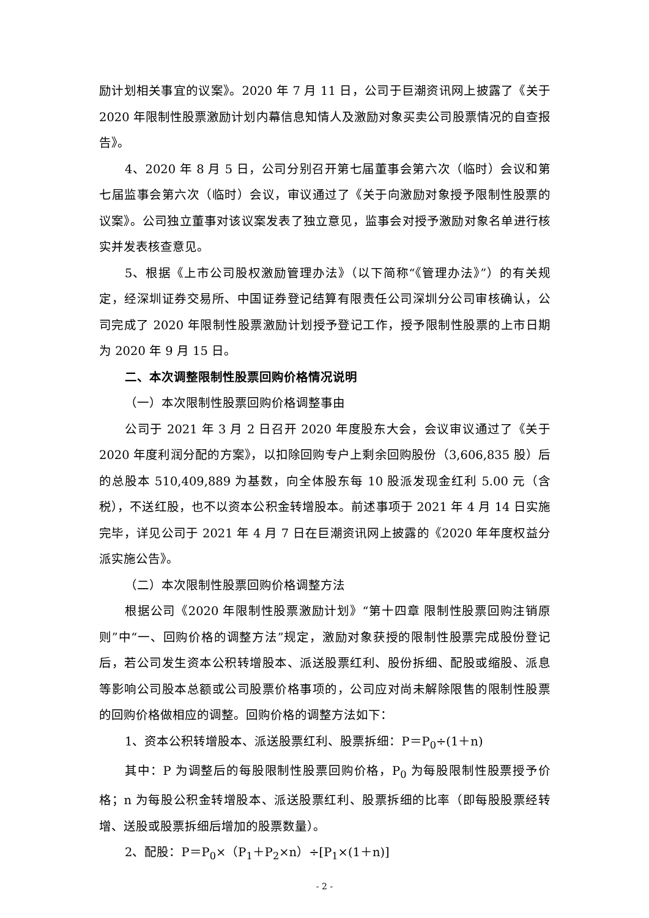励计划相关事宜的议案》。2020 年 7 月 11 日，公司于巨潮资讯网上披露了《关于 2020 年限制性股票激励计划内幕信息知情人及激励对象买卖公司股票情况的自查报告》。
4、2020 年 8 月 5 日，公司分别召开第七届董事会第六次（临时）会议和第七届监事会第六次（临时）会议，审议通过了《关于向激励对象授予限制性股票的议案》。公司独立董事对该议案发表了独立意见，监事会对授予激励对象名单进行核实并发表核查意见。
5、根据《上市公司股权激励管理办法》（以下简称“《管理办法》”）的有关规定，经深圳证券交易所、中国证券登记结算有限责任公司深圳分公司审核确认，公司完成了 2020 年限制性股票激励计划授予登记工作，授予限制性股票的上市日期为 2020 年 9 月 15 日。
二、本次调整限制性股票回购价格情况说明
（一）本次限制性股票回购价格调整事由
公司于 2021 年 3 月 2 日召开 2020 年度股东大会，会议审议通过了《关于2020 年度利润分配的方案》，以扣除回购专户上剩余回购股份（3,606,835 股）后的总股本 510,409,889 为基数，向全体股东每 10 股派发现金红利 5.00 元（含税），不送红股，也不以资本公积金转增股本。前述事项于 2021 年 4 月 14 日实施完毕，详见公司于 2021 年 4 月 7 日在巨潮资讯网上披露的《2020 年年度权益分派实施公告》。
（二）本次限制性股票回购价格调整方法
根据公司《2020 年限制性股票激励计划》“第十四章 限制性股票回购注销原则”中“一、回购价格的调整方法”规定，激励对象获授的限制性股票完成股份登记后，若公司发生资本公积转增股本、派送股票红利、股份拆细、配股或缩股、派息等影响公司股本总额或公司股票价格事项的，公司应对尚未解除限售的限制性股票的回购价格做相应的调整。回购价格的调整方法如下：
1、资本公积转增股本、派送股票红利、股票拆细：P＝P<sub>0</sub>÷(1＋n)
其中：P 为调整后的每股限制性股票回购价格，P<sub>0</sub> 为每股限制性股票授予价格；n 为每股公积金转增股本、派送股票红利、股票拆细的比率（即每股股票经转增、送股或股票拆细后增加的股票数量）。
2、配股：P＝P<sub>0</sub>×（P<sub>1</sub>＋P<sub>2</sub>×n）÷[P<sub>1</sub>×(1＋n)]
- 2 -